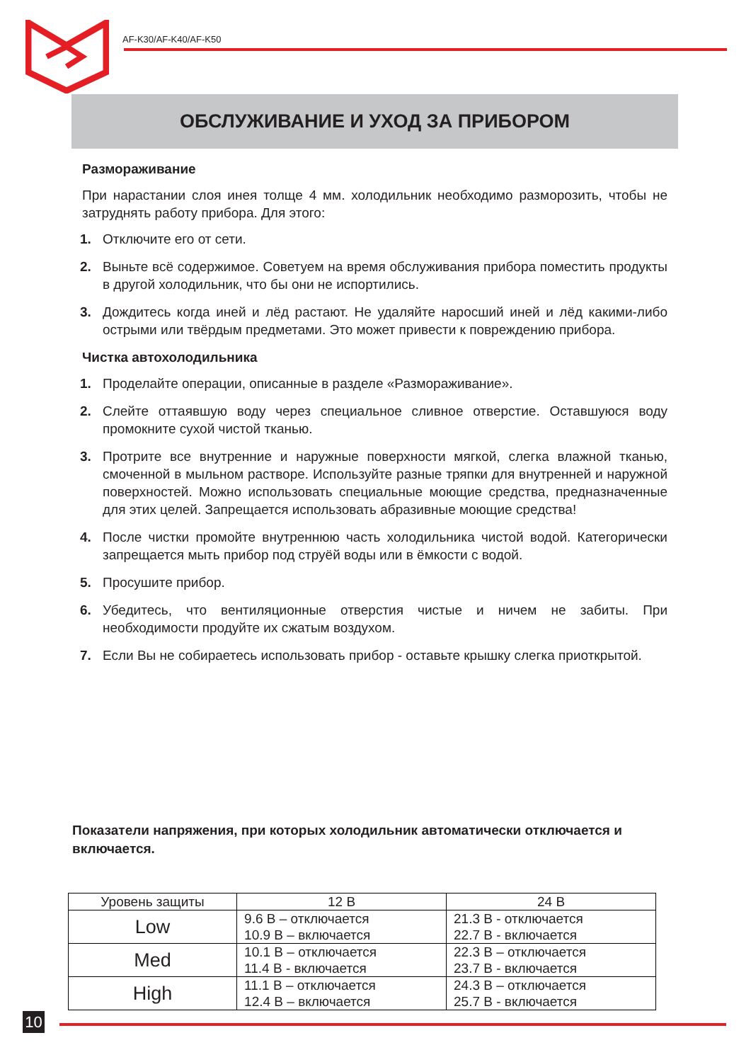AF-K30/AF-K40/AF-K50
ОБСЛУЖИВАНИЕ И УХОД ЗА ПРИБОРОМ
Размораживание
При нарастании слоя инея толще 4 мм. холодильник необходимо разморозить, чтобы не затруднять работу прибора. Для этого:
1. Отключите его от сети.
2. Выньте всё содержимое. Советуем на время обслуживания прибора поместить продукты в другой холодильник, что бы они не испортились.
3. Дождитесь когда иней и лёд растают. Не удаляйте наросший иней и лёд какими-либо острыми или твёрдым предметами. Это может привести к повреждению прибора.
Чистка автохолодильника
1. Проделайте операции, описанные в разделе «Размораживание».
2. Слейте оттаявшую воду через специальное сливное отверстие. Оставшуюся воду промокните сухой чистой тканью.
3. Протрите все внутренние и наружные поверхности мягкой, слегка влажной тканью, смоченной в мыльном растворе. Используйте разные тряпки для внутренней и наружной поверхностей. Можно использовать специальные моющие средства, предназначенные для этих целей. Запрещается использовать абразивные моющие средства!
4. После чистки промойте внутреннюю часть холодильника чистой водой. Категорически запрещается мыть прибор под струёй воды или в ёмкости с водой.
5. Просушите прибор.
6. Убедитесь, что вентиляционные отверстия чистые и ничем не забиты. При необходимости продуйте их сжатым воздухом.
7. Если Вы не собираетесь использовать прибор - оставьте крышку слегка приоткрытой.
Показатели напряжения, при которых холодильник автоматически отключается и включается.
| Уровень защиты | 12 В | 24 В |
| --- | --- | --- |
| Low | 9.6 В – отключается 10.9 В – включается | 21.3 В - отключается 22.7 В - включается |
| Med | 10.1 В – отключается 11.4 В - включается | 22.3 В – отключается 23.7 В - включается |
| High | 11.1 В – отключается 12.4 В – включается | 24.3 В – отключается 25.7 В - включается |
10